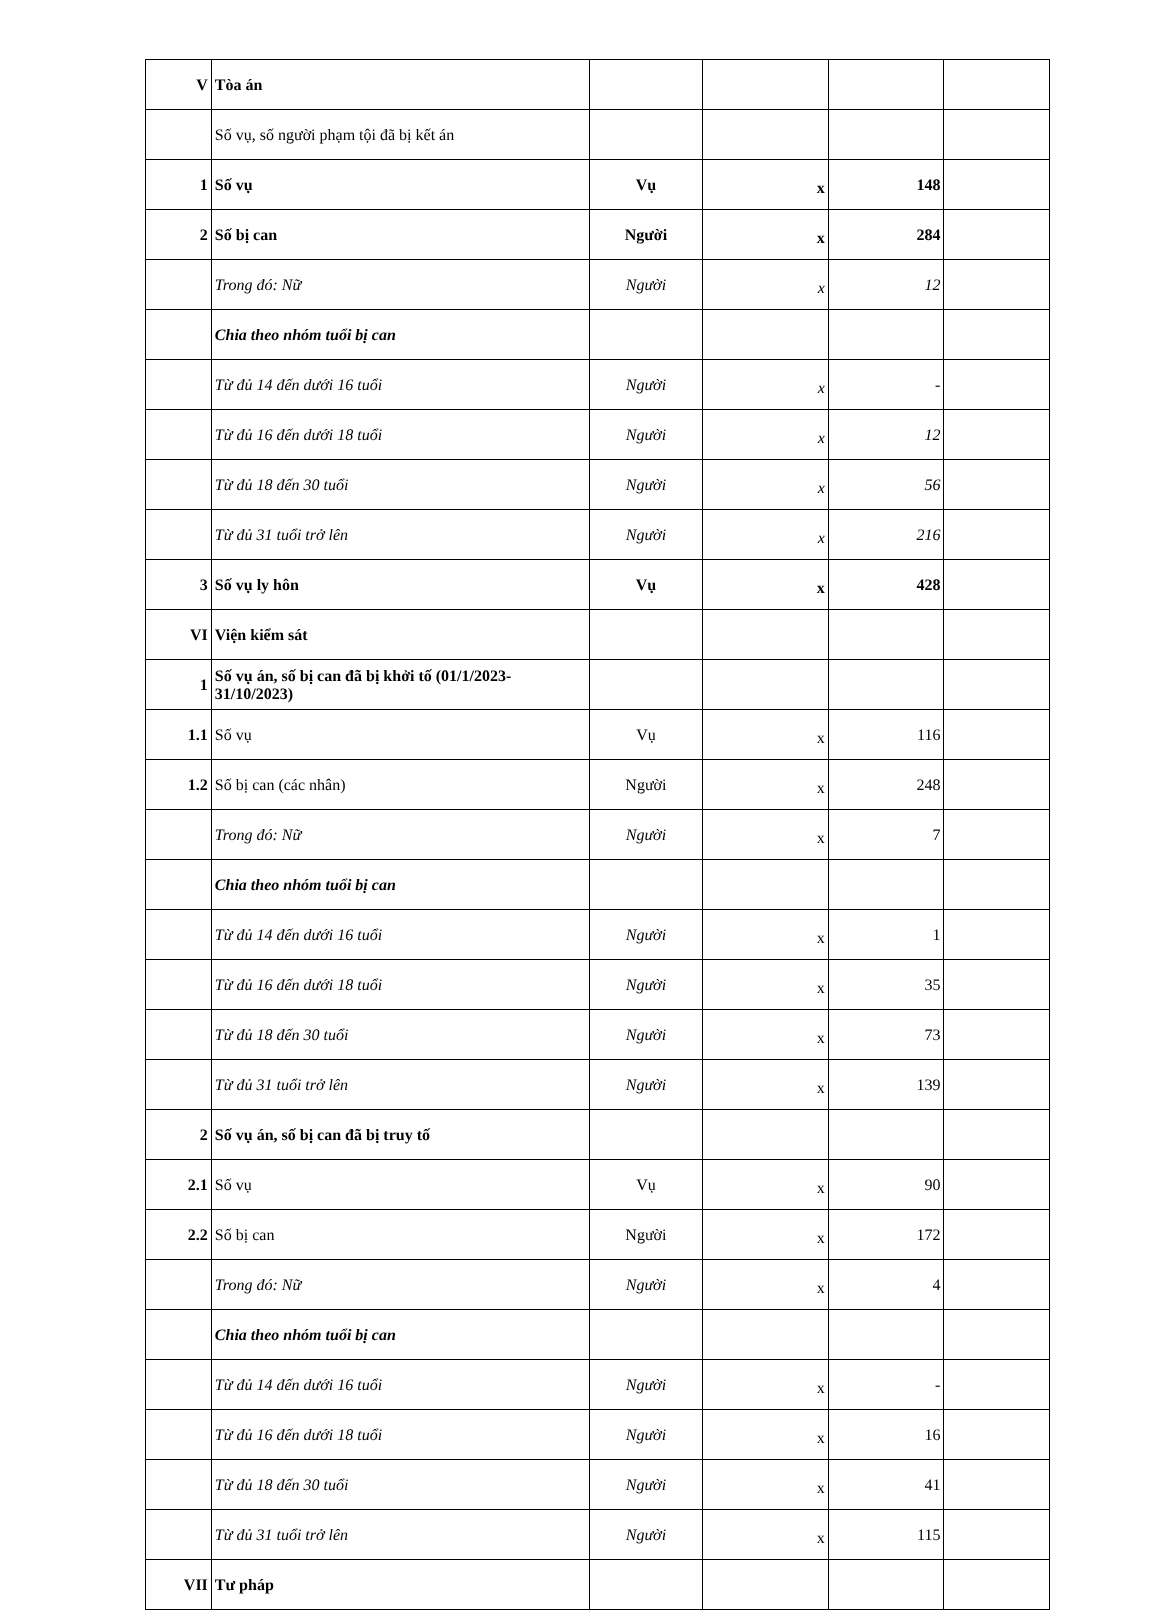| V | Tòa án | | | | |
| | Số vụ, số người phạm tội đã bị kết án | | | | |
| 1 | Số vụ | Vụ | x | 148 | |
| 2 | Số bị can | Người | x | 284 | |
| | Trong đó: Nữ | Người | x | 12 | |
| | Chia theo nhóm tuổi bị can | | | | |
| | Từ đủ 14 đến dưới 16 tuổi | Người | x | - | |
| | Từ đủ 16 đến dưới 18 tuổi | Người | x | 12 | |
| | Từ đủ 18 đến 30 tuổi | Người | x | 56 | |
| | Từ đủ 31 tuổi trở lên | Người | x | 216 | |
| 3 | Số vụ ly hôn | Vụ | x | 428 | |
| VI | Viện kiểm sát | | | | |
| 1 | Số vụ án, số bị can đã bị khởi tố (01/1/2023-31/10/2023) | | | | |
| 1.1 | Số vụ | Vụ | x | 116 | |
| 1.2 | Số bị can (các nhân) | Người | x | 248 | |
| | Trong đó: Nữ | Người | x | 7 | |
| | Chia theo nhóm tuổi bị can | | | | |
| | Từ đủ 14 đến dưới 16 tuổi | Người | x | 1 | |
| | Từ đủ 16 đến dưới 18 tuổi | Người | x | 35 | |
| | Từ đủ 18 đến 30 tuổi | Người | x | 73 | |
| | Từ đủ 31 tuổi trở lên | Người | x | 139 | |
| 2 | Số vụ án, số bị can đã bị truy tố | | | | |
| 2.1 | Số vụ | Vụ | x | 90 | |
| 2.2 | Số bị can | Người | x | 172 | |
| | Trong đó: Nữ | Người | x | 4 | |
| | Chia theo nhóm tuổi bị can | | | | |
| | Từ đủ 14 đến dưới 16 tuổi | Người | x | - | |
| | Từ đủ 16 đến dưới 18 tuổi | Người | x | 16 | |
| | Từ đủ 18 đến 30 tuổi | Người | x | 41 | |
| | Từ đủ 31 tuổi trở lên | Người | x | 115 | |
| VII | Tư pháp | | | | |